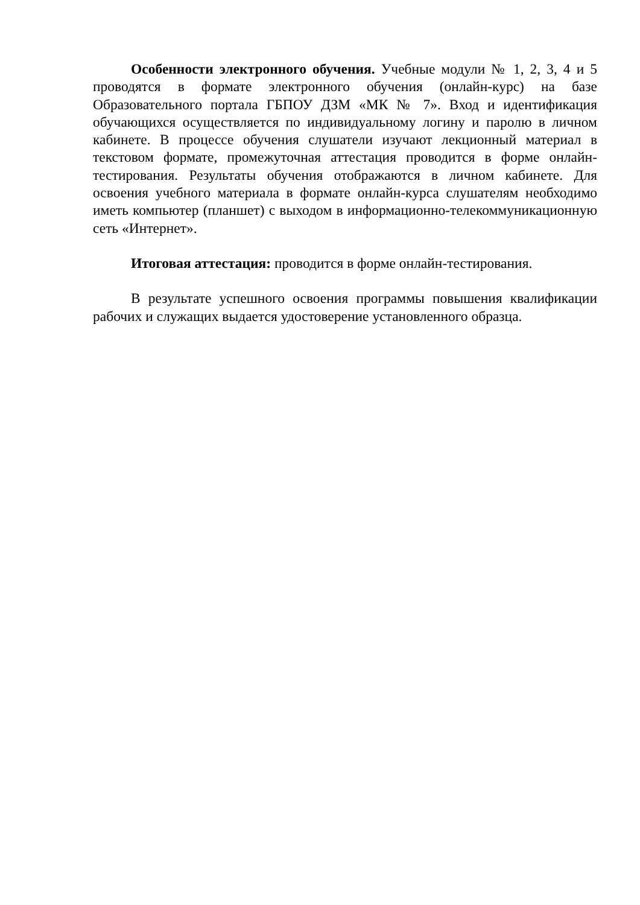Особенности электронного обучения. Учебные модули № 1, 2, 3, 4 и 5 проводятся в формате электронного обучения (онлайн-курс) на базе Образовательного портала ГБПОУ ДЗМ «МК № 7». Вход и идентификация обучающихся осуществляется по индивидуальному логину и паролю в личном кабинете. В процессе обучения слушатели изучают лекционный материал в текстовом формате, промежуточная аттестация проводится в форме онлайн-тестирования. Результаты обучения отображаются в личном кабинете. Для освоения учебного материала в формате онлайн-курса слушателям необходимо иметь компьютер (планшет) с выходом в информационно-телекоммуникационную сеть «Интернет».
Итоговая аттестация: проводится в форме онлайн-тестирования.
В результате успешного освоения программы повышения квалификации рабочих и служащих выдается удостоверение установленного образца.